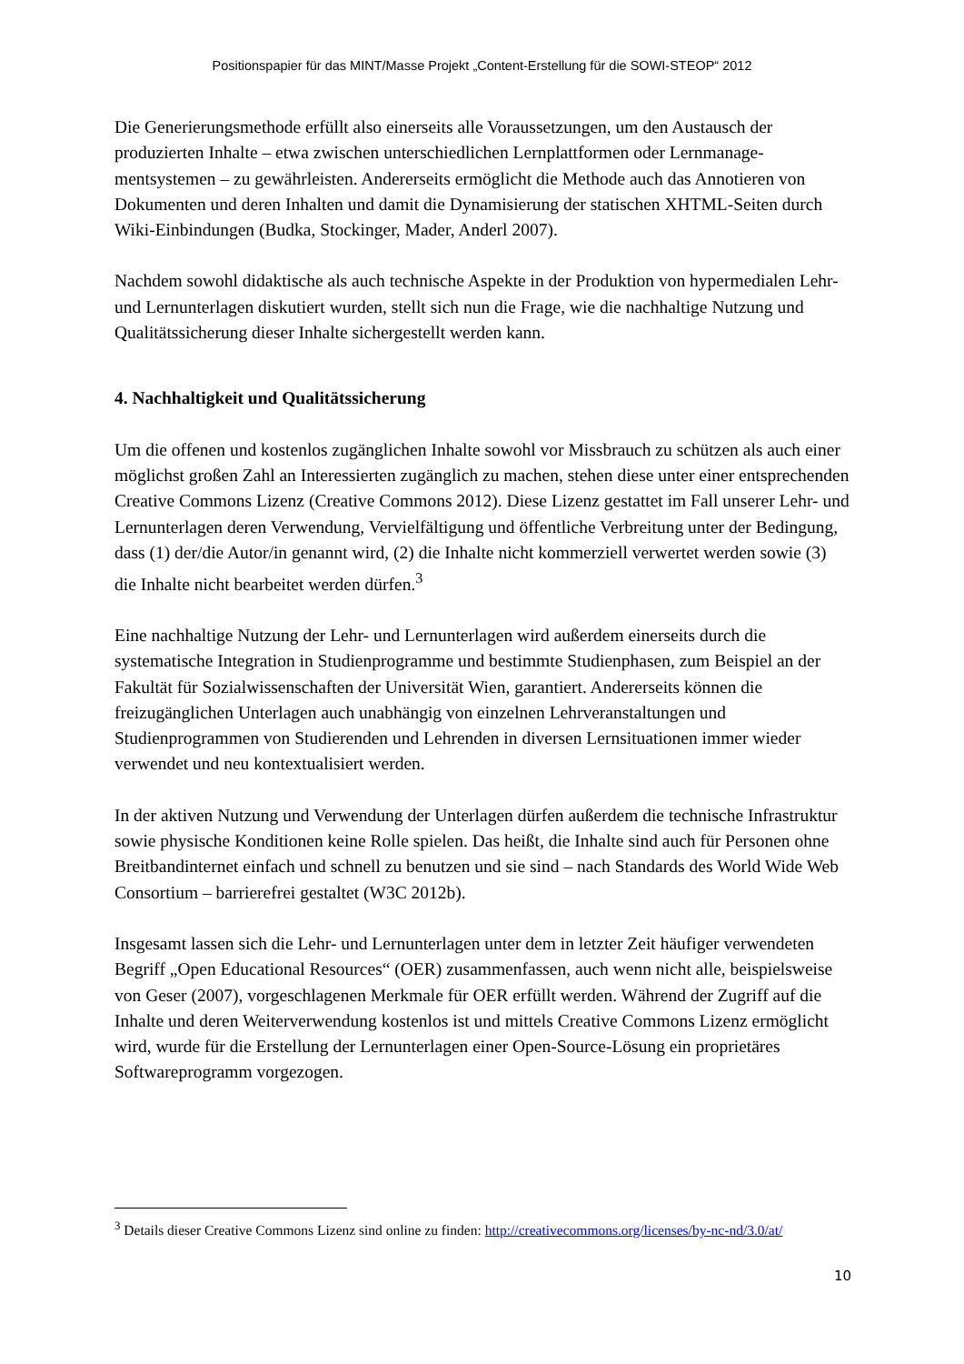Positionspapier für das MINT/Masse Projekt „Content-Erstellung für die SOWI-STEOP“ 2012
Die Generierungsmethode erfüllt also einerseits alle Voraussetzungen, um den Austausch der produzierten Inhalte – etwa zwischen unterschiedlichen Lernplattformen oder Lernmanage­mentsystemen – zu gewährleisten. Andererseits ermöglicht die Methode auch das Annotieren von Dokumenten und deren Inhalten und damit die Dynamisierung der statischen XHTML-Seiten durch Wiki-Einbindungen (Budka, Stockinger, Mader, Anderl 2007).
Nachdem sowohl didaktische als auch technische Aspekte in der Produktion von hypermedia­len Lehr- und Lernunterlagen diskutiert wurden, stellt sich nun die Frage, wie die nachhaltige Nutzung und Qualitätssicherung dieser Inhalte sichergestellt werden kann.
4. Nachhaltigkeit und Qualitätssicherung
Um die offenen und kostenlos zugänglichen Inhalte sowohl vor Missbrauch zu schützen als auch einer möglichst großen Zahl an Interessierten zugänglich zu machen, stehen diese unter einer entsprechenden Creative Commons Lizenz (Creative Commons 2012). Diese Lizenz gestattet im Fall unserer Lehr- und Lernunterlagen deren Verwendung, Vervielfältigung und öffentliche Verbreitung unter der Bedingung, dass (1) der/die Autor/in genannt wird, (2) die Inhalte nicht kommerziell verwertet werden sowie (3) die Inhalte nicht bearbeitet werden dür­fen.<sup>3</sup>
Eine nachhaltige Nutzung der Lehr- und Lernunterlagen wird außerdem einerseits durch die systematische Integration in Studienprogramme und bestimmte Studienphasen, zum Beispiel an der Fakultät für Sozialwissenschaften der Universität Wien, garantiert. Andererseits kön­nen die freizugänglichen Unterlagen auch unabhängig von einzelnen Lehrveranstaltungen und Studienprogrammen von Studierenden und Lehrenden in diversen Lernsituationen immer wieder verwendet und neu kontextualisiert werden.
In der aktiven Nutzung und Verwendung der Unterlagen dürfen außerdem die technische Inf­rastruktur sowie physische Konditionen keine Rolle spielen. Das heißt, die Inhalte sind auch für Personen ohne Breitbandinternet einfach und schnell zu benutzen und sie sind – nach Standards des World Wide Web Consortium – barrierefrei gestaltet (W3C 2012b).
Insgesamt lassen sich die Lehr- und Lernunterlagen unter dem in letzter Zeit häufiger ver­wendeten Begriff „Open Educational Resources“ (OER) zusammenfassen, auch wenn nicht alle, beispielsweise von Geser (2007), vorgeschlagenen Merkmale für OER erfüllt werden. Während der Zugriff auf die Inhalte und deren Weiterverwendung kostenlos ist und mittels Creative Commons Lizenz ermöglicht wird, wurde für die Erstellung der Lernunterlagen einer Open-Source-Lösung ein proprietäres Softwareprogramm vorgezogen.
<sup>3</sup> Details dieser Creative Commons Lizenz sind online zu finden: http://creativecommons.org/licenses/by-nc-nd/3.0/at/
10